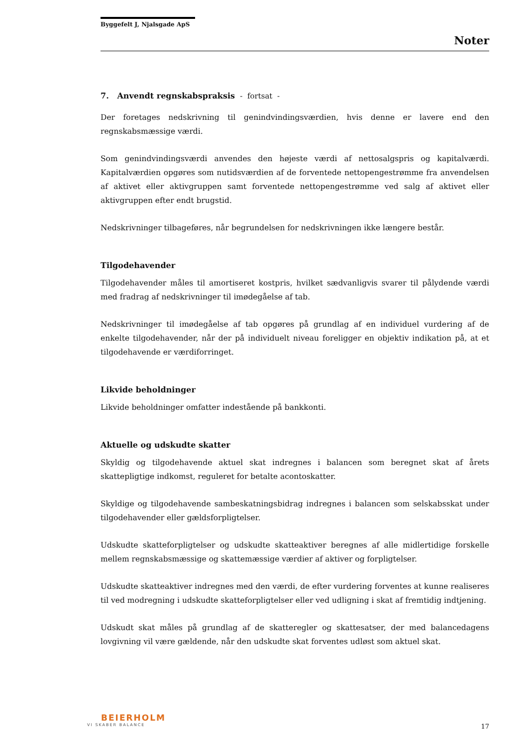Byggefelt J, Njalsgade ApS
Noter
7. Anvendt regnskabspraksis - fortsat -
Der foretages nedskrivning til genindvindingsværdien, hvis denne er lavere end den regnskabsmæssige værdi.
Som genindvindingsværdi anvendes den højeste værdi af nettosalgspris og kapitalværdi. Kapitalværdien opgøres som nutidsværdien af de forventede nettopengestrømme fra anvendelsen af aktivet eller aktivgruppen samt forventede nettopengestrømme ved salg af aktivet eller aktivgruppen efter endt brugstid.
Nedskrivninger tilbageføres, når begrundelsen for nedskrivningen ikke længere består.
Tilgodehavender
Tilgodehavender måles til amortiseret kostpris, hvilket sædvanligvis svarer til pålydende værdi med fradrag af nedskrivninger til imødegåelse af tab.
Nedskrivninger til imødegåelse af tab opgøres på grundlag af en individuel vurdering af de enkelte tilgodehavender, når der på individuelt niveau foreligger en objektiv indikation på, at et tilgodehavende er værdiforringet.
Likvide beholdninger
Likvide beholdninger omfatter indestående på bankkonti.
Aktuelle og udskudte skatter
Skyldig og tilgodehavende aktuel skat indregnes i balancen som beregnet skat af årets skattepligtige indkomst, reguleret for betalte acontoskatter.
Skyldige og tilgodehavende sambeskatningsbidrag indregnes i balancen som selskabsskat under tilgodehavender eller gældsforpligtelser.
Udskudte skatteforpligtelser og udskudte skatteaktiver beregnes af alle midlertidige forskelle mellem regnskabsmæssige og skattemæssige værdier af aktiver og forpligtelser.
Udskudte skatteaktiver indregnes med den værdi, de efter vurdering forventes at kunne realiseres til ved modregning i udskudte skatteforpligtelser eller ved udligning i skat af fremtidig indtjening.
Udskudt skat måles på grundlag af de skatteregler og skattesatser, der med balancedagens lovgivning vil være gældende, når den udskudte skat forventes udløst som aktuel skat.
BEIERHOLM
VI SKABER BALANCE
17